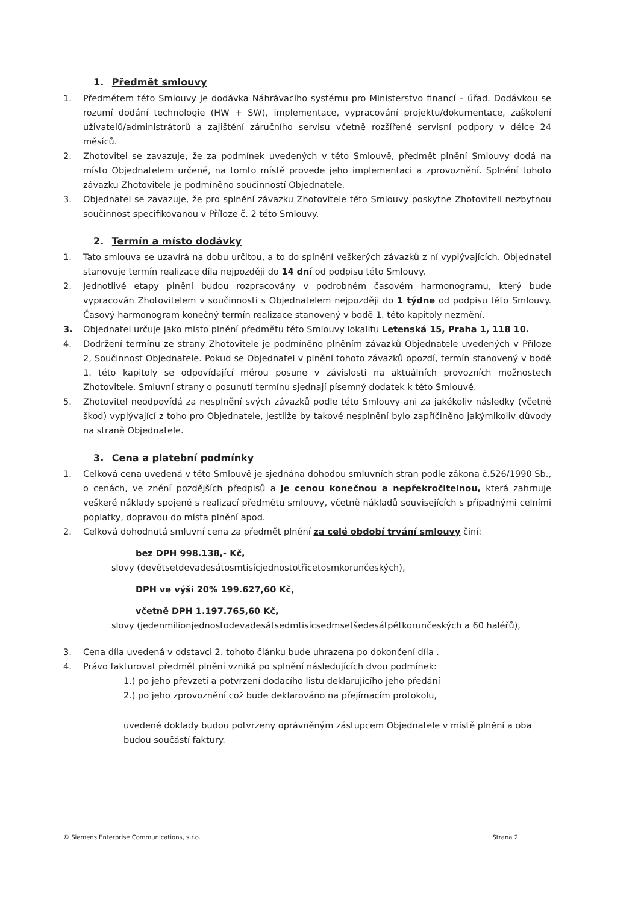1. Předmět smlouvy
1. Předmětem této Smlouvy je dodávka Náhrávacího systému pro Ministerstvo financí – úřad. Dodávkou se rozumí dodání technologie (HW + SW), implementace, vypracování projektu/dokumentace, zaškolení uživatelů/administrátorů a zajištění záručního servisu včetně rozšířené servisní podpory v délce 24 měsíců.
2. Zhotovitel se zavazuje, že za podmínek uvedených v této Smlouvě, předmět plnění Smlouvy dodá na místo Objednatelem určené, na tomto místě provede jeho implementaci a zprovoznění. Splnění tohoto závazku Zhotovitele je podmíněno součinností Objednatele.
3. Objednatel se zavazuje, že pro splnění závazku Zhotovitele této Smlouvy poskytne Zhotoviteli nezbytnou součinnost specifikovanou v Příloze č. 2 této Smlouvy.
2. Termín a místo dodávky
1. Tato smlouva se uzavírá na dobu určitou, a to do splnění veškerých závazků z ní vyplývajících. Objednatel stanovuje termín realizace díla nejpozději do 14 dní od podpisu této Smlouvy.
2. Jednotlivé etapy plnění budou rozpracovány v podrobném časovém harmonogramu, který bude vypracován Zhotovitelem v součinnosti s Objednatelem nejpozději do 1 týdne od podpisu této Smlouvy. Časový harmonogram konečný termín realizace stanovený v bodě 1. této kapitoly nezmění.
3. Objednatel určuje jako místo plnění předmětu této Smlouvy lokalitu Letenská 15, Praha 1, 118 10.
4. Dodržení termínu ze strany Zhotovitele je podmíněno plněním závazků Objednatele uvedených v Příloze 2, Součinnost Objednatele. Pokud se Objednatel v plnění tohoto závazků opozdí, termín stanovený v bodě 1. této kapitoly se odpovídající měrou posune v závislosti na aktuálních provozních možnostech Zhotovitele. Smluvní strany o posunutí termínu sjednají písemný dodatek k této Smlouvě.
5. Zhotovitel neodpovídá za nesplnění svých závazků podle této Smlouvy ani za jakékoliv následky (včetně škod) vyplývající z toho pro Objednatele, jestliže by takové nesplnění bylo zapříčiněno jakýmikoliv důvody na straně Objednatele.
3. Cena a platební podmínky
1. Celková cena uvedená v této Smlouvě je sjednána dohodou smluvních stran podle zákona č.526/1990 Sb., o cenách, ve znění pozdějších předpisů a je cenou konečnou a nepřekročitelnou, která zahrnuje veškeré náklady spojené s realizací předmětu smlouvy, včetně nákladů souvisejících s případnými celními poplatky, dopravou do místa plnění apod.
2. Celková dohodnutá smluvní cena za předmět plnění za celé období trvání smlouvy činí:
bez DPH 998.138,- Kč,
slovy (devětsetdevadesátosmtisícjednostotřicetosmkorunčeských),
DPH ve výši 20% 199.627,60 Kč,
včetně DPH 1.197.765,60 Kč,
slovy (jedenmilionjednostodevadesátsedmtisícsedmsetšedesátpětkorunčeských a 60 haléřů),
3. Cena díla uvedená v odstavci 2. tohoto článku bude uhrazena po dokončení díla .
4. Právo fakturovat předmět plnění vzniká po splnění následujících dvou podmínek:
1.) po jeho převzetí a potvrzení dodacího listu deklarujícího jeho předání
2.) po jeho zprovoznění což bude deklarováno na přejímacím protokolu,
uvedené doklady budou potvrzeny oprávněným zástupcem Objednatele v místě plnění a oba budou součástí faktury.
© Siemens Enterprise Communications, s.r.o. Strana 2